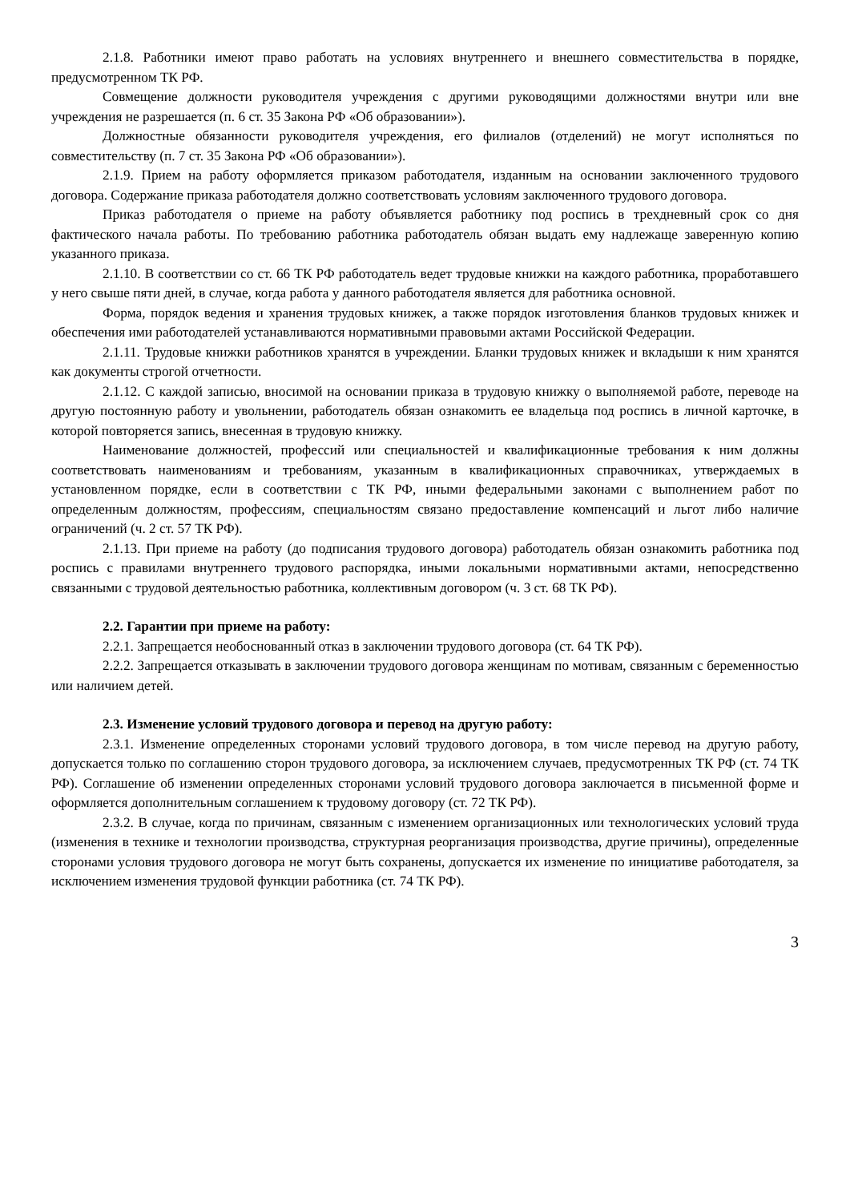2.1.8. Работники имеют право работать на условиях внутреннего и внешнего совместительства в порядке, предусмотренном ТК РФ.
Совмещение должности руководителя учреждения с другими руководящими должностями внутри или вне учреждения не разрешается (п. 6 ст. 35 Закона РФ «Об образовании»).
Должностные обязанности руководителя учреждения, его филиалов (отделений) не могут исполняться по совместительству (п. 7 ст. 35 Закона РФ «Об образовании»).
2.1.9. Прием на работу оформляется приказом работодателя, изданным на основании заключенного трудового договора. Содержание приказа работодателя должно соответствовать условиям заключенного трудового договора.
Приказ работодателя о приеме на работу объявляется работнику под роспись в трехдневный срок со дня фактического начала работы. По требованию работника работодатель обязан выдать ему надлежаще заверенную копию указанного приказа.
2.1.10. В соответствии со ст. 66 ТК РФ работодатель ведет трудовые книжки на каждого работника, проработавшего у него свыше пяти дней, в случае, когда работа у данного работодателя является для работника основной.
Форма, порядок ведения и хранения трудовых книжек, а также порядок изготовления бланков трудовых книжек и обеспечения ими работодателей устанавливаются нормативными правовыми актами Российской Федерации.
2.1.11. Трудовые книжки работников хранятся в учреждении. Бланки трудовых книжек и вкладыши к ним хранятся как документы строгой отчетности.
2.1.12. С каждой записью, вносимой на основании приказа в трудовую книжку о выполняемой работе, переводе на другую постоянную работу и увольнении, работодатель обязан ознакомить ее владельца под роспись в личной карточке, в которой повторяется запись, внесенная в трудовую книжку.
Наименование должностей, профессий или специальностей и квалификационные требования к ним должны соответствовать наименованиям и требованиям, указанным в квалификационных справочниках, утверждаемых в установленном порядке, если в соответствии с ТК РФ, иными федеральными законами с выполнением работ по определенным должностям, профессиям, специальностям связано предоставление компенсаций и льгот либо наличие ограничений (ч. 2 ст. 57 ТК РФ).
2.1.13. При приеме на работу (до подписания трудового договора) работодатель обязан ознакомить работника под роспись с правилами внутреннего трудового распорядка, иными локальными нормативными актами, непосредственно связанными с трудовой деятельностью работника, коллективным договором (ч. 3 ст. 68 ТК РФ).
2.2. Гарантии при приеме на работу:
2.2.1. Запрещается необоснованный отказ в заключении трудового договора (ст. 64 ТК РФ).
2.2.2. Запрещается отказывать в заключении трудового договора женщинам по мотивам, связанным с беременностью или наличием детей.
2.3. Изменение условий трудового договора и перевод на другую работу:
2.3.1. Изменение определенных сторонами условий трудового договора, в том числе перевод на другую работу, допускается только по соглашению сторон трудового договора, за исключением случаев, предусмотренных ТК РФ (ст. 74 ТК РФ). Соглашение об изменении определенных сторонами условий трудового договора заключается в письменной форме и оформляется дополнительным соглашением к трудовому договору (ст. 72 ТК РФ).
2.3.2. В случае, когда по причинам, связанным с изменением организационных или технологических условий труда (изменения в технике и технологии производства, структурная реорганизация производства, другие причины), определенные сторонами условия трудового договора не могут быть сохранены, допускается их изменение по инициативе работодателя, за исключением изменения трудовой функции работника (ст. 74 ТК РФ).
3